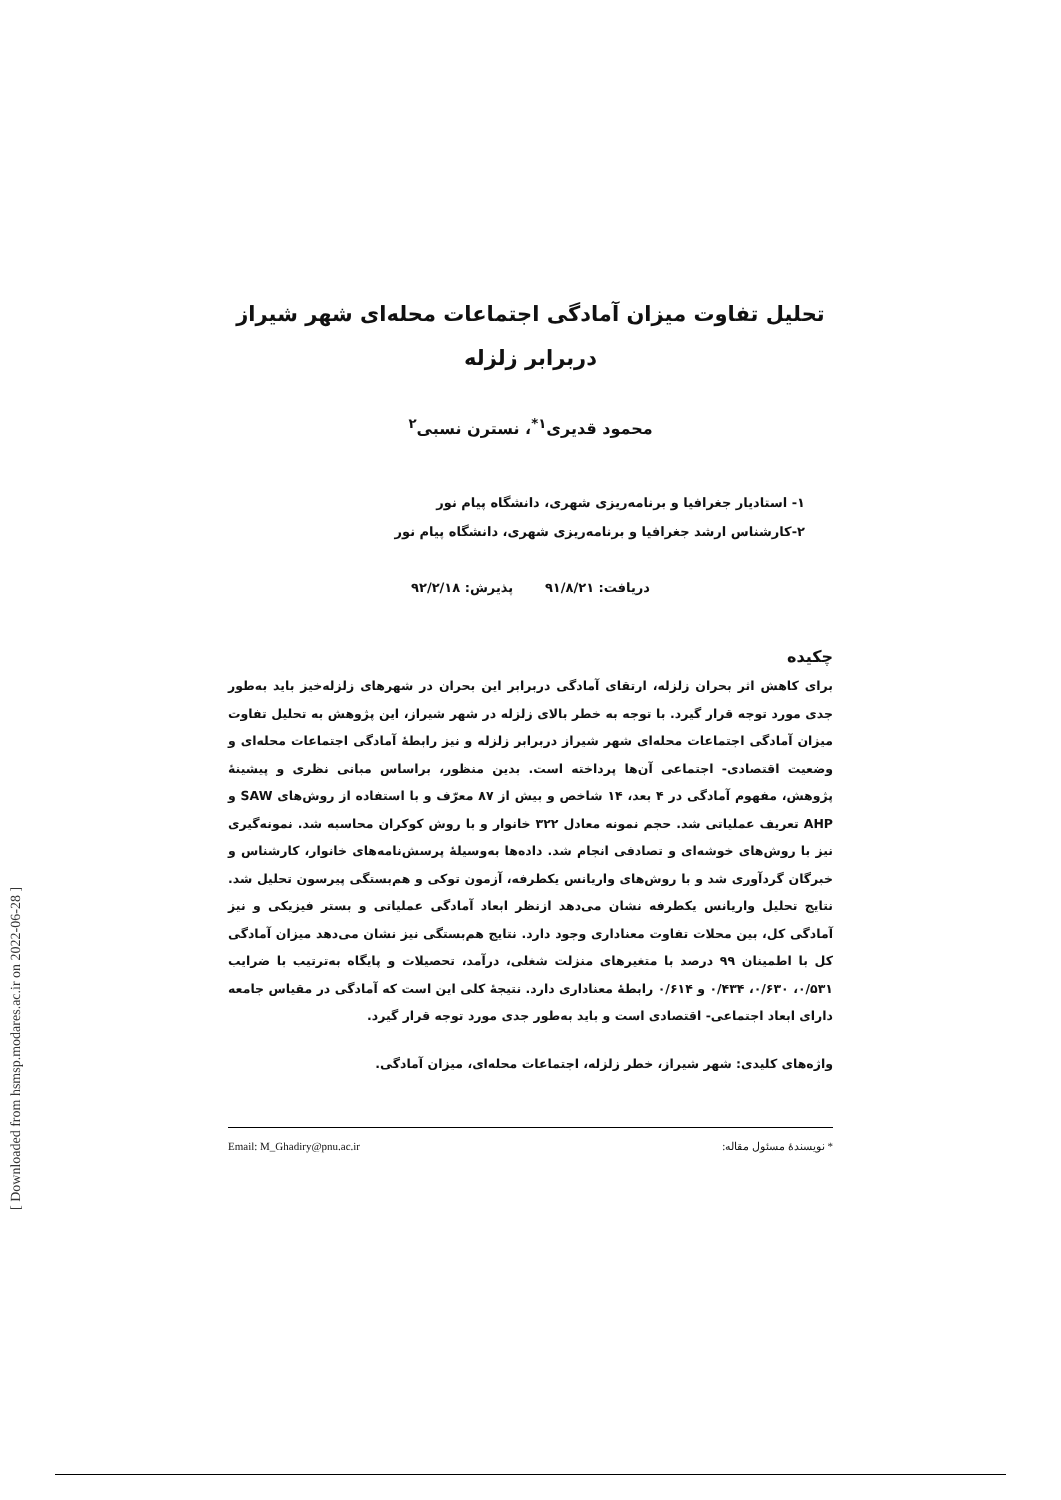تحلیل تفاوت میزان آمادگی اجتماعات محله‌ای شهر شیراز
دربرابر زلزله
محمود قدیری<sup>۱*</sup>، نسترن نسبی<sup>۲</sup>
۱- استادیار جغرافیا و برنامه‌ریزی شهری، دانشگاه پیام نور
۲-کارشناس ارشد جغرافیا و برنامه‌ریزی شهری، دانشگاه پیام نور
دریافت: ۹۱/۸/۲۱ پذیرش: ۹۲/۲/۱۸
چکیده
برای کاهش اثر بحران زلزله، ارتقای آمادگی دربرابر این بحران در شهرهای زلزله‌خیز باید به‌طور جدی مورد توجه قرار گیرد. با توجه به خطر بالای زلزله در شهر شیراز، این پژوهش به تحلیل تفاوت میزان آمادگی اجتماعات محله‌ای شهر شیراز دربرابر زلزله و نیز رابطهٔ آمادگی اجتماعات محله‌ای و وضعیت اقتصادی- اجتماعی آن‌ها پرداخته است. بدین منظور، براساس مبانی نظری و پیشینهٔ پژوهش، مفهوم آمادگی در ۴ بعد، ۱۴ شاخص و بیش از ۸۷ معرّف و با استفاده از روش‌های SAW و AHP تعریف عملیاتی شد. حجم نمونه معادل ۳۲۲ خانوار و با روش کوکران محاسبه شد. نمونه‌گیری نیز با روش‌های خوشه‌ای و تصادفی انجام شد. داده‌ها به‌وسیلهٔ پرسش‌نامه‌های خانوار، کارشناس و خبرگان گردآوری شد و با روش‌های واریانس یکطرفه، آزمون توکی و هم‌بستگی پیرسون تحلیل شد. نتایج تحلیل واریانس یکطرفه نشان می‌دهد ازنظر ابعاد آمادگی عملیاتی و بستر فیزیکی و نیز آمادگی کل، بین محلات تفاوت معناداری وجود دارد. نتایج هم‌بستگی نیز نشان می‌دهد میزان آمادگی کل با اطمینان ۹۹ درصد با متغیرهای منزلت شغلی، درآمد، تحصیلات و پایگاه به‌ترتیب با ضرایب ۰/۵۳۱، ۰/۶۳۰، ۰/۴۳۴ و ۰/۶۱۴ رابطهٔ معناداری دارد. نتیجهٔ کلی این است که آمادگی در مقیاس جامعه دارای ابعاد اجتماعی- اقتصادی است و باید به‌طور جدی مورد توجه قرار گیرد.
واژه‌های کلیدی: شهر شیراز، خطر زلزله، اجتماعات محله‌ای، میزان آمادگی.
* نویسندهٔ مسئول مقاله: Email: M_Ghadiry@pnu.ac.ir
[ Downloaded from hsmsp.modares.ac.ir on 2022-06-28 ]